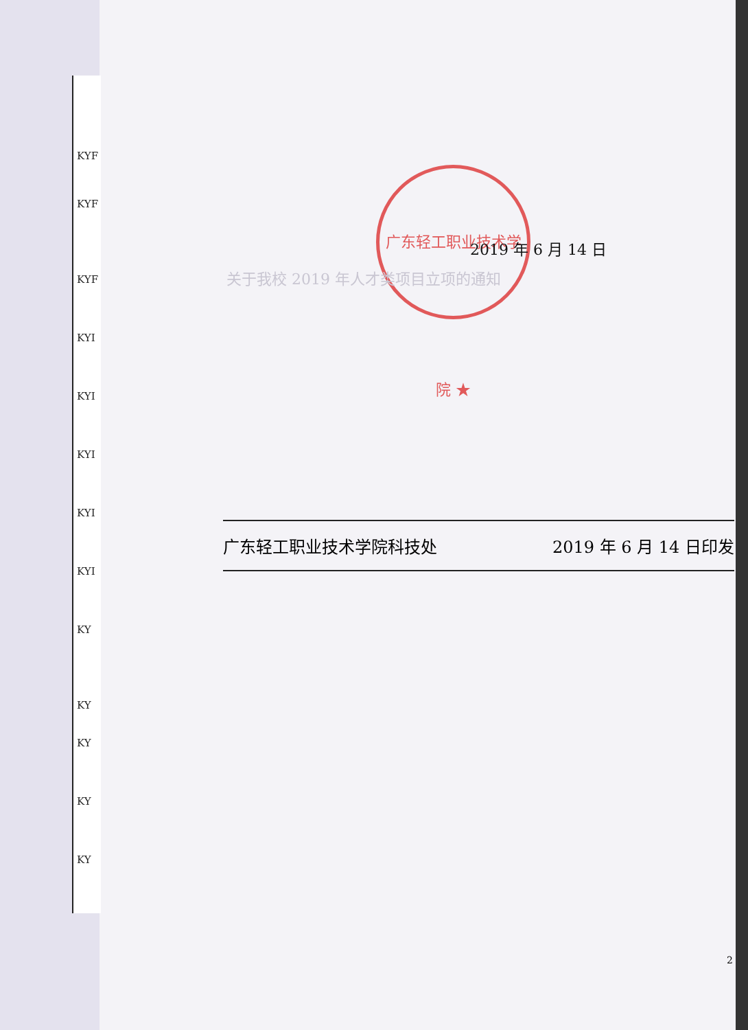KYF
KYF
KYF
KYI
KYI
KYI
KYI
KYI
KY
KY
KY
KY
KY
广东轻工职业技术学院 ★
2019 年 6 月 14 日
关于我校 2019 年人才类项目立项的通知
广东轻工职业技术学院科技处 2019 年 6 月 14 日印发
2